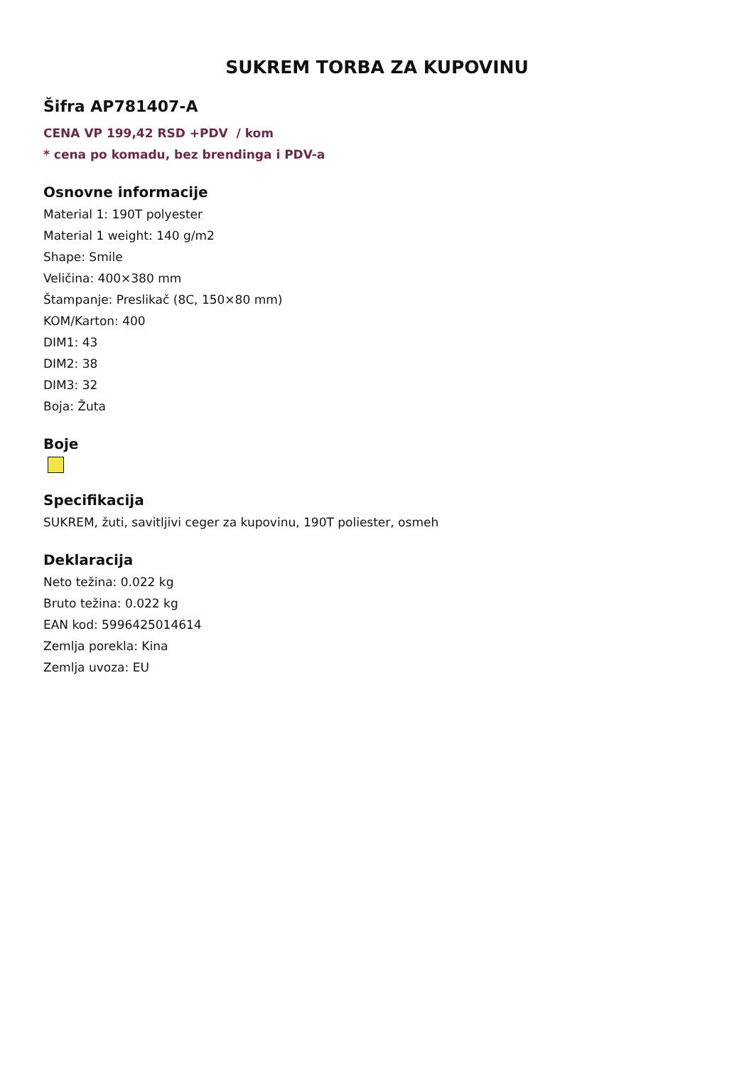SUKREM TORBA ZA KUPOVINU
Šifra AP781407-A
CENA VP 199,42 RSD +PDV / kom
* cena po komadu, bez brendinga i PDV-a
Osnovne informacije
Material 1: 190T polyester
Material 1 weight: 140 g/m2
Shape: Smile
Veličina: 400×380 mm
Štampanje: Preslikač (8C, 150×80 mm)
KOM/Karton: 400
DIM1: 43
DIM2: 38
DIM3: 32
Boja: Žuta
Boje
Specifikacija
SUKREM, žuti, savitljivi ceger za kupovinu, 190T poliester, osmeh
Deklaracija
Neto težina: 0.022 kg
Bruto težina: 0.022 kg
EAN kod: 5996425014614
Zemlja porekla: Kina
Zemlja uvoza: EU